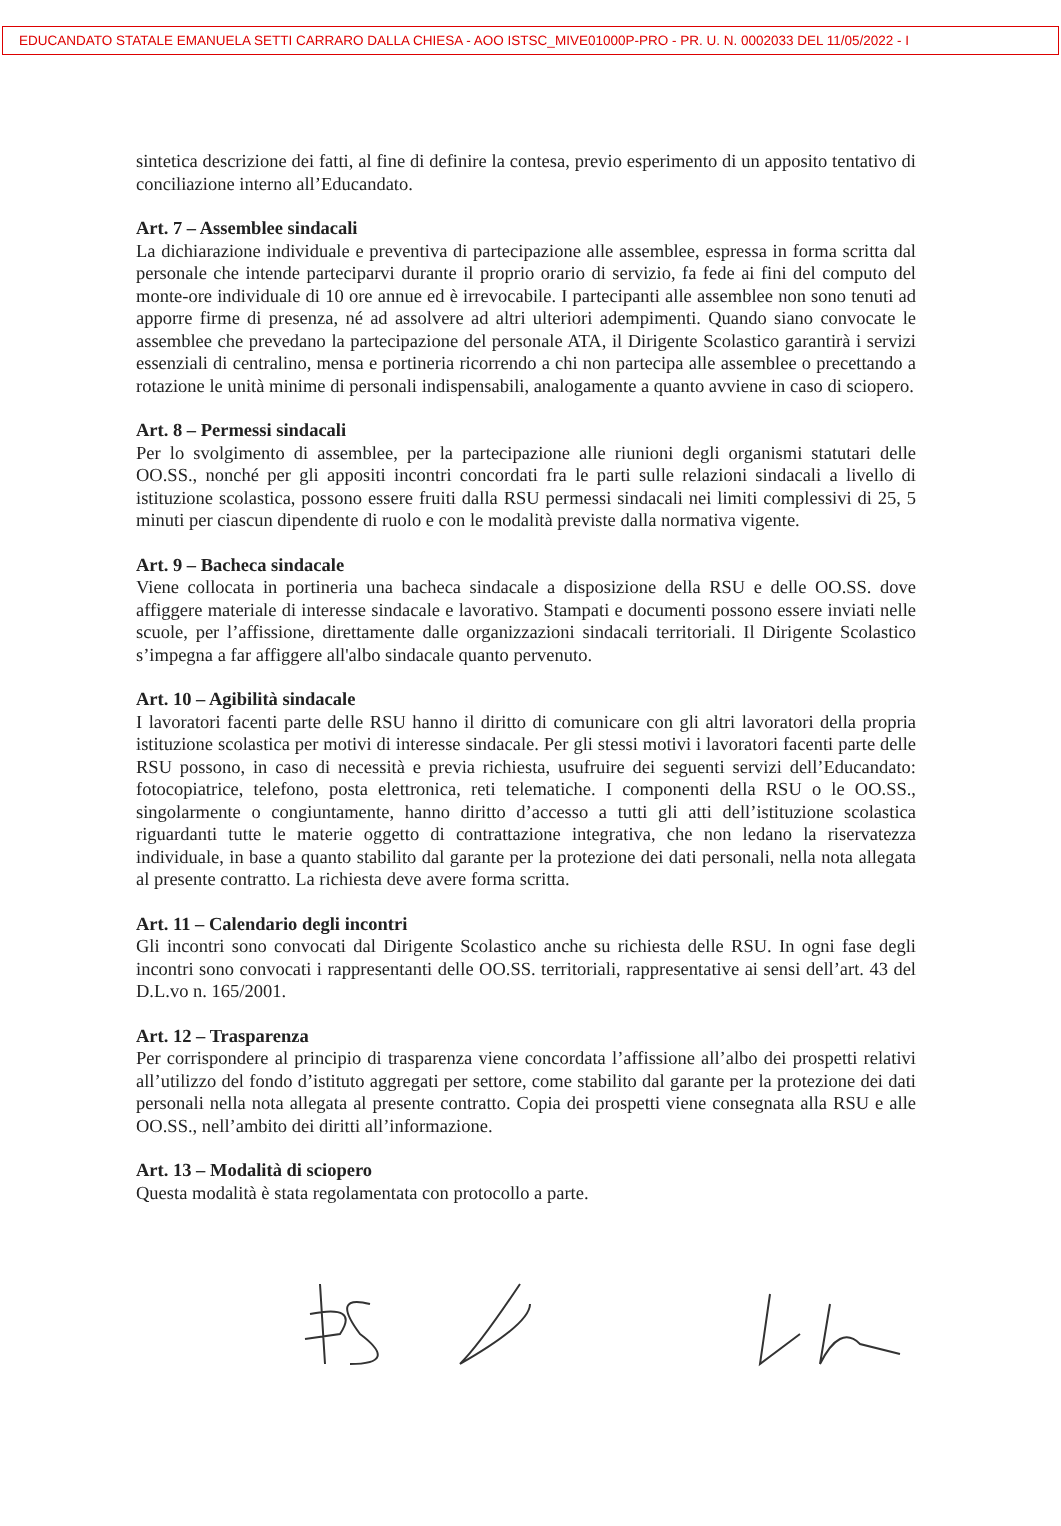EDUCANDATO STATALE EMANUELA SETTI CARRARO DALLA CHIESA - AOO ISTSC_MIVE01000P-PRO - PR. U. N. 0002033 DEL 11/05/2022 - I
sintetica descrizione dei fatti, al fine di definire la contesa, previo esperimento di un apposito tentativo di conciliazione interno all’Educandato.
Art. 7 – Assemblee sindacali
La dichiarazione individuale e preventiva di partecipazione alle assemblee, espressa in forma scritta dal personale che intende parteciparvi durante il proprio orario di servizio, fa fede ai fini del computo del monte-ore individuale di 10 ore annue ed è irrevocabile. I partecipanti alle assemblee non sono tenuti ad apporre firme di presenza, né ad assolvere ad altri ulteriori adempimenti. Quando siano convocate le assemblee che prevedano la partecipazione del personale ATA, il Dirigente Scolastico garantirà i servizi essenziali di centralino, mensa e portineria ricorrendo a chi non partecipa alle assemblee o precettando a rotazione le unità minime di personali indispensabili, analogamente a quanto avviene in caso di sciopero.
Art. 8 – Permessi sindacali
Per lo svolgimento di assemblee, per la partecipazione alle riunioni degli organismi statutari delle OO.SS., nonché per gli appositi incontri concordati fra le parti sulle relazioni sindacali a livello di istituzione scolastica, possono essere fruiti dalla RSU permessi sindacali nei limiti complessivi di 25, 5 minuti per ciascun dipendente di ruolo e con le modalità previste dalla normativa vigente.
Art. 9 – Bacheca sindacale
Viene collocata in portineria una bacheca sindacale a disposizione della RSU e delle OO.SS. dove affiggere materiale di interesse sindacale e lavorativo. Stampati e documenti possono essere inviati nelle scuole, per l’affissione, direttamente dalle organizzazioni sindacali territoriali. Il Dirigente Scolastico s’impegna a far affiggere all'albo sindacale quanto pervenuto.
Art. 10 – Agibilità sindacale
I lavoratori facenti parte delle RSU hanno il diritto di comunicare con gli altri lavoratori della propria istituzione scolastica per motivi di interesse sindacale. Per gli stessi motivi i lavoratori facenti parte delle RSU possono, in caso di necessità e previa richiesta, usufruire dei seguenti servizi dell’Educandato: fotocopiatrice, telefono, posta elettronica, reti telematiche. I componenti della RSU o le OO.SS., singolarmente o congiuntamente, hanno diritto d’accesso a tutti gli atti dell’istituzione scolastica riguardanti tutte le materie oggetto di contrattazione integrativa, che non ledano la riservatezza individuale, in base a quanto stabilito dal garante per la protezione dei dati personali, nella nota allegata al presente contratto. La richiesta deve avere forma scritta.
Art. 11 – Calendario degli incontri
Gli incontri sono convocati dal Dirigente Scolastico anche su richiesta delle RSU. In ogni fase degli incontri sono convocati i rappresentanti delle OO.SS. territoriali, rappresentative ai sensi dell’art. 43 del D.L.vo n. 165/2001.
Art. 12 – Trasparenza
Per corrispondere al principio di trasparenza viene concordata l’affissione all’albo dei prospetti relativi all’utilizzo del fondo d’istituto aggregati per settore, come stabilito dal garante per la protezione dei dati personali nella nota allegata al presente contratto. Copia dei prospetti viene consegnata alla RSU e alle OO.SS., nell’ambito dei diritti all’informazione.
Art. 13 – Modalità di sciopero
Questa modalità è stata regolamentata con protocollo a parte.